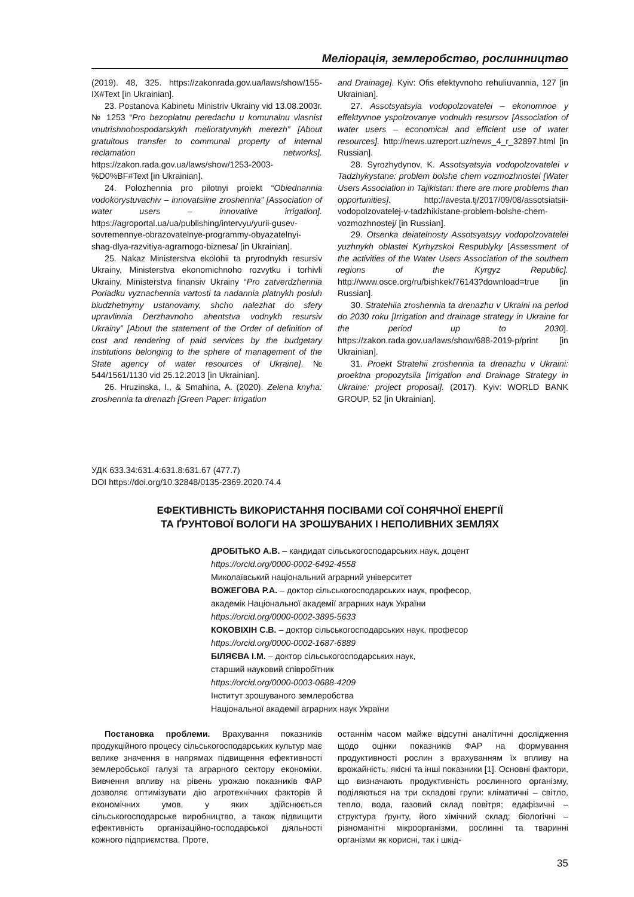Меліорація, землеробство, рослинництво
(2019). 48, 325. https://zakonrada.gov.ua/laws/show/155-IX#Text [in Ukrainian].
23. Postanova Kabinetu Ministriv Ukrainy vid 13.08.2003г. № 1253 “Pro bezoplatnu peredachu u komunalnu vlasnist vnutrishnohospodarskykh melioratyvnykh merezh” [About gratuitous transfer to communal property of internal reclamation networks]. https://zakon.rada.gov.ua/laws/show/1253-2003-%D0%BF#Text [in Ukrainian].
24. Polozhennia pro pilotnyi proiekt “Obiednannia vodokorystuvachiv – innovatsiine zroshennia” [Association of water users – innovative irrigation]. https://agroportal.ua/ua/publishing/intervyu/yurii-gusev-sovremennye-obrazovatelnye-programmy-obyazatelnyi-shag-dlya-razvitiya-agrarnogo-biznesa/ [in Ukrainian].
25. Nakaz Ministerstva ekolohii ta pryrodnykh resursiv Ukrainy, Ministerstva ekonomichnoho rozvytku i torhivli Ukrainy, Ministerstva finansiv Ukrainy “Pro zatverdzhennia Poriadku vyznachennia vartosti ta nadannia platnykh posluh biudzhetnymy ustanovamy, shcho nalezhat do sfery upravlinnia Derzhavnoho ahentstva vodnykh resursiv Ukrainy” [About the statement of the Order of definition of cost and rendering of paid services by the budgetary institutions belonging to the sphere of management of the State agency of water resources of Ukraine]. № 544/1561/1130 vid 25.12.2013 [in Ukrainian].
26. Hruzinska, I., & Smahina, A. (2020). Zelena knyha: zroshennia ta drenazh [Green Paper: Irrigation
and Drainage]. Kyiv: Ofis efektyvnoho rehuliuvannia, 127 [in Ukrainian].
27. Assotsyatsyia vodopolzovatelei – ekonomnoe y effektyvnoe yspolzovanye vodnukh resursov [Association of water users – economical and efficient use of water resources]. http://news.uzreport.uz/news_4_r_32897.html [in Russian].
28. Syrozhydynov, K. Assotsyatsyia vodopolzovatelei v Tadzhykystane: problem bolshe chem vozmozhnostei [Water Users Association in Tajikistan: there are more problems than opportunities]. http://avesta.tj/2017/09/08/assotsiatsii-vodopolzovatelej-v-tadzhikistane-problem-bolshe-chem-vozmozhnostej/ [in Russian].
29. Otsenka deiatelnosty Assotsyatsyy vodopolzovatelei yuzhnykh oblastei Kyrhyzskoi Respublyky [Assessment of the activities of the Water Users Association of the southern regions of the Kyrgyz Republic]. http://www.osce.org/ru/bishkek/76143?download=true [in Russian].
30. Stratehiia zroshennia ta drenazhu v Ukraini na period do 2030 roku [Irrigation and drainage strategy in Ukraine for the period up to 2030]. https://zakon.rada.gov.ua/laws/show/688-2019-p/print [in Ukrainian].
31. Proekt Stratehii zroshennia ta drenazhu v Ukraini: proektna propozytsiia [Irrigation and Drainage Strategy in Ukraine: project proposal]. (2017). Kyiv: WORLD BANK GROUP, 52 [in Ukrainian].
УДК 633.34:631.4:631.8:631.67 (477.7)
DOI https://doi.org/10.32848/0135-2369.2020.74.4
ЕФЕКТИВНІСТЬ ВИКОРИСТАННЯ ПОСІВАМИ СОЇ СОНЯЧНОЇ ЕНЕРГІЇ
ТА ҐРУНТОВОЇ ВОЛОГИ НА ЗРОШУВАНИХ І НЕПОЛИВНИХ ЗЕМЛЯХ
ДРОБІТЬКО А.В. – кандидат сільськогосподарських наук, доцент
https://orcid.org/0000-0002-6492-4558
Миколаївський національний аграрний університет
ВОЖЕГОВА Р.А. – доктор сільськогосподарських наук, професор,
академік Національної академії аграрних наук України
https://orcid.org/0000-0002-3895-5633
КОКОВІХІН С.В. – доктор сільськогосподарських наук, професор
https://orcid.org/0000-0002-1687-6889
БІЛЯЄВА І.М. – доктор сільськогосподарських наук,
старший науковий співробітник
https://orcid.org/0000-0003-0688-4209
Інститут зрошуваного землеробства
Національної академії аграрних наук України
Постановка проблеми. Врахування показників продукційного процесу сільськогосподарських культур має велике значення в напрямах підвищення ефективності землеробської галузі та аграрного сектору економіки. Вивчення впливу на рівень урожаю показників ФАР дозволяє оптимізувати дію агротехнічних факторів й економічних умов, у яких здійснюється сільськогосподарське виробництво, а також підвищити ефективність організаційно-господарської діяльності кожного підприємства. Проте,
останнім часом майже відсутні аналітичні дослідження щодо оцінки показників ФАР на формування продуктивності рослин з врахуванням їх впливу на врожайність, якісні та інші показники [1]. Основні фактори, що визначають продуктивність рослинного організму, поділяються на три складові групи: кліматичні – світло, тепло, вода, газовий склад повітря; едафізичні – структура ґрунту, його хімічний склад; біологічні – різноманітні мікроорганізми, рослинні та тваринні організми як корисні, так і шкід-
35